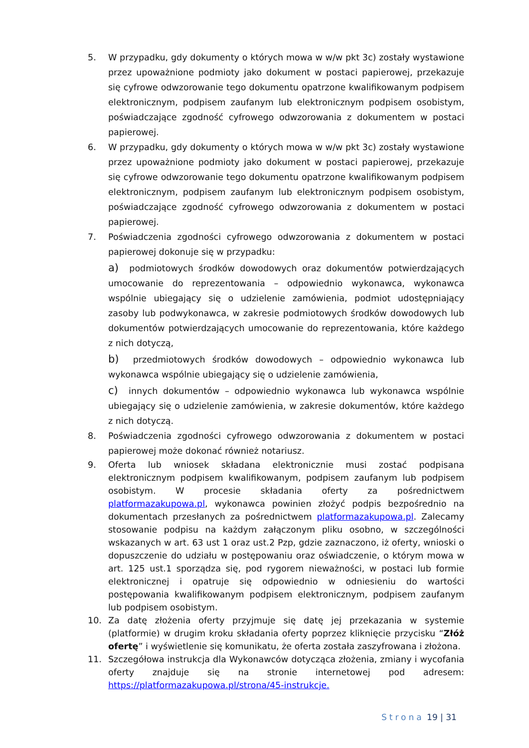5. W przypadku, gdy dokumenty o których mowa w w/w pkt 3c) zostały wystawione przez upoważnione podmioty jako dokument w postaci papierowej, przekazuje się cyfrowe odwzorowanie tego dokumentu opatrzone kwalifikowanym podpisem elektronicznym, podpisem zaufanym lub elektronicznym podpisem osobistym, poświadczające zgodność cyfrowego odwzorowania z dokumentem w postaci papierowej.
6. W przypadku, gdy dokumenty o których mowa w w/w pkt 3c) zostały wystawione przez upoważnione podmioty jako dokument w postaci papierowej, przekazuje się cyfrowe odwzorowanie tego dokumentu opatrzone kwalifikowanym podpisem elektronicznym, podpisem zaufanym lub elektronicznym podpisem osobistym, poświadczające zgodność cyfrowego odwzorowania z dokumentem w postaci papierowej.
7. Poświadczenia zgodności cyfrowego odwzorowania z dokumentem w postaci papierowej dokonuje się w przypadku:
a) podmiotowych środków dowodowych oraz dokumentów potwierdzających umocowanie do reprezentowania – odpowiednio wykonawca, wykonawca wspólnie ubiegający się o udzielenie zamówienia, podmiot udostępniający zasoby lub podwykonawca, w zakresie podmiotowych środków dowodowych lub dokumentów potwierdzających umocowanie do reprezentowania, które każdego z nich dotyczą,
b) przedmiotowych środków dowodowych – odpowiednio wykonawca lub wykonawca wspólnie ubiegający się o udzielenie zamówienia,
c) innych dokumentów – odpowiednio wykonawca lub wykonawca wspólnie ubiegający się o udzielenie zamówienia, w zakresie dokumentów, które każdego z nich dotyczą.
8. Poświadczenia zgodności cyfrowego odwzorowania z dokumentem w postaci papierowej może dokonać również notariusz.
9. Oferta lub wniosek składana elektronicznie musi zostać podpisana elektronicznym podpisem kwalifikowanym, podpisem zaufanym lub podpisem osobistym. W procesie składania oferty za pośrednictwem platformazakupowa.pl, wykonawca powinien złożyć podpis bezpośrednio na dokumentach przesłanych za pośrednictwem platformazakupowa.pl. Zalecamy stosowanie podpisu na każdym załączonym pliku osobno, w szczególności wskazanych w art. 63 ust 1 oraz ust.2 Pzp, gdzie zaznaczono, iż oferty, wnioski o dopuszczenie do udziału w postępowaniu oraz oświadczenie, o którym mowa w art. 125 ust.1 sporządza się, pod rygorem nieważności, w postaci lub formie elektronicznej i opatruje się odpowiednio w odniesieniu do wartości postępowania kwalifikowanym podpisem elektronicznym, podpisem zaufanym lub podpisem osobistym.
10. Za datę złożenia oferty przyjmuje się datę jej przekazania w systemie (platformie) w drugim kroku składania oferty poprzez kliknięcie przycisku “Złóż ofertę” i wyświetlenie się komunikatu, że oferta została zaszyfrowana i złożona.
11. Szczegółowa instrukcja dla Wykonawców dotycząca złożenia, zmiany i wycofania oferty znajduje się na stronie internetowej pod adresem: https://platformazakupowa.pl/strona/45-instrukcje.
Strona 19 | 31